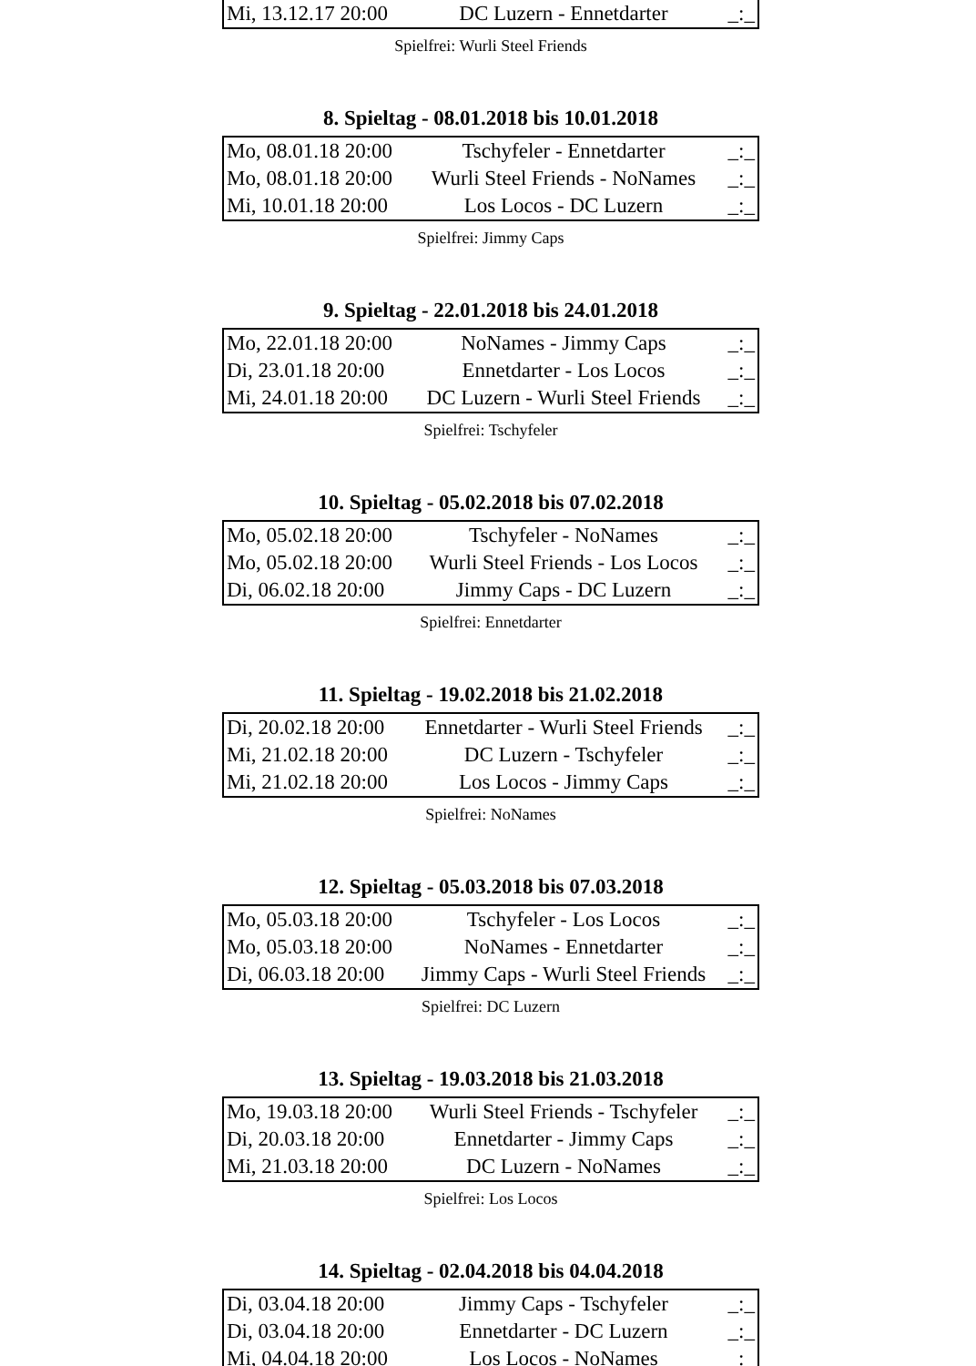| Mi, 13.12.17 20:00 | DC Luzern - Ennetdarter | _:_ |
Spielfrei: Wurli Steel Friends
8. Spieltag - 08.01.2018 bis 10.01.2018
| Mo, 08.01.18 20:00 | Tschyfeler - Ennetdarter | _:_ |
| Mo, 08.01.18 20:00 | Wurli Steel Friends - NoNames | _:_ |
| Mi, 10.01.18 20:00 | Los Locos - DC Luzern | _:_ |
Spielfrei: Jimmy Caps
9. Spieltag - 22.01.2018 bis 24.01.2018
| Mo, 22.01.18 20:00 | NoNames - Jimmy Caps | _:_ |
| Di, 23.01.18 20:00 | Ennetdarter - Los Locos | _:_ |
| Mi, 24.01.18 20:00 | DC Luzern - Wurli Steel Friends | _:_ |
Spielfrei: Tschyfeler
10. Spieltag - 05.02.2018 bis 07.02.2018
| Mo, 05.02.18 20:00 | Tschyfeler - NoNames | _:_ |
| Mo, 05.02.18 20:00 | Wurli Steel Friends - Los Locos | _:_ |
| Di, 06.02.18 20:00 | Jimmy Caps - DC Luzern | _:_ |
Spielfrei: Ennetdarter
11. Spieltag - 19.02.2018 bis 21.02.2018
| Di, 20.02.18 20:00 | Ennetdarter - Wurli Steel Friends | _:_ |
| Mi, 21.02.18 20:00 | DC Luzern - Tschyfeler | _:_ |
| Mi, 21.02.18 20:00 | Los Locos - Jimmy Caps | _:_ |
Spielfrei: NoNames
12. Spieltag - 05.03.2018 bis 07.03.2018
| Mo, 05.03.18 20:00 | Tschyfeler - Los Locos | _:_ |
| Mo, 05.03.18 20:00 | NoNames - Ennetdarter | _:_ |
| Di, 06.03.18 20:00 | Jimmy Caps - Wurli Steel Friends | _:_ |
Spielfrei: DC Luzern
13. Spieltag - 19.03.2018 bis 21.03.2018
| Mo, 19.03.18 20:00 | Wurli Steel Friends - Tschyfeler | _:_ |
| Di, 20.03.18 20:00 | Ennetdarter - Jimmy Caps | _:_ |
| Mi, 21.03.18 20:00 | DC Luzern - NoNames | _:_ |
Spielfrei: Los Locos
14. Spieltag - 02.04.2018 bis 04.04.2018
| Di, 03.04.18 20:00 | Jimmy Caps - Tschyfeler | _:_ |
| Di, 03.04.18 20:00 | Ennetdarter - DC Luzern | _:_ |
| Mi, 04.04.18 20:00 | Los Locos - NoNames | _:_ |